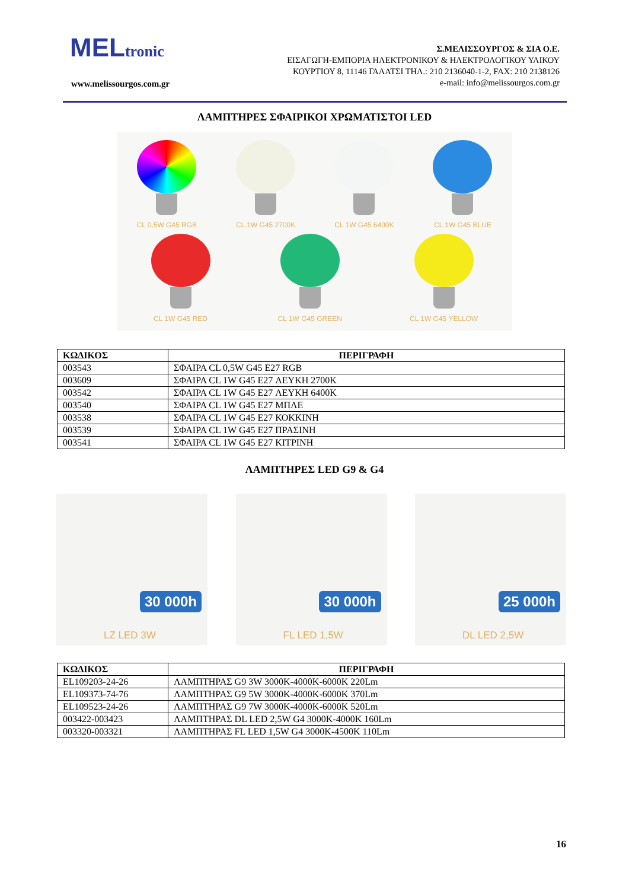MEL tronic
www.melissourgos.com.gr
Σ.ΜΕΛΙΣΣΟΥΡΓΟΣ & ΣΙΑ Ο.Ε.
ΕΙΣΑΓΩΓΗ-ΕΜΠΟΡΙΑ ΗΛΕΚΤΡΟΝΙΚΟΥ & ΗΛΕΚΤΡΟΛΟΓΙΚΟΥ ΥΛΙΚΟΥ
ΚΟΥΡΤΙΟΥ 8, 11146 ΓΑΛΑΤΣΙ ΤΗΛ.: 210 2136040-1-2, FAX: 210 2138126
e-mail: info@melissourgos.com.gr
ΛΑΜΠΤΗΡΕΣ ΣΦΑΙΡΙΚΟΙ ΧΡΩΜΑΤΙΣΤΟΙ LED
CL 0,5W G45 RGB CL 1W G45 2700K CL 1W G45 6400K CL 1W G45 BLUE
CL 1W G45 RED CL 1W G45 GREEN CL 1W G45 YELLOW
| ΚΩΔΙΚΟΣ | ΠΕΡΙΓΡΑΦΗ |
| --- | --- |
| 003543 | ΣΦΑΙΡΑ CL 0,5W G45 E27 RGB |
| 003609 | ΣΦΑΙΡΑ CL 1W G45 E27 ΛΕΥΚΗ 2700K |
| 003542 | ΣΦΑΙΡΑ CL 1W G45 E27 ΛΕΥΚΗ 6400K |
| 003540 | ΣΦΑΙΡΑ CL 1W G45 E27 ΜΠΛΕ |
| 003538 | ΣΦΑΙΡΑ CL 1W G45 E27 ΚΟΚΚΙΝΗ |
| 003539 | ΣΦΑΙΡΑ CL 1W G45 E27 ΠΡΑΣΙΝΗ |
| 003541 | ΣΦΑΙΡΑ CL 1W G45 E27 ΚΙΤΡΙΝΗ |
ΛΑΜΠΤΗΡΕΣ LED G9 & G4
30 000h
LZ LED 3W
30 000h
FL LED 1,5W
25 000h
DL LED 2,5W
| ΚΩΔΙΚΟΣ | ΠΕΡΙΓΡΑΦΗ |
| --- | --- |
| EL109203-24-26 | ΛΑΜΠΤΗΡΑΣ G9 3W 3000K-4000K-6000K 220Lm |
| EL109373-74-76 | ΛΑΜΠΤΗΡΑΣ G9 5W 3000K-4000K-6000K 370Lm |
| EL109523-24-26 | ΛΑΜΠΤΗΡΑΣ G9 7W 3000K-4000K-6000K 520Lm |
| 003422-003423 | ΛΑΜΠΤΗΡΑΣ DL LED 2,5W G4 3000K-4000K 160Lm |
| 003320-003321 | ΛΑΜΠΤΗΡΑΣ FL LED 1,5W G4 3000K-4500K 110Lm |
16